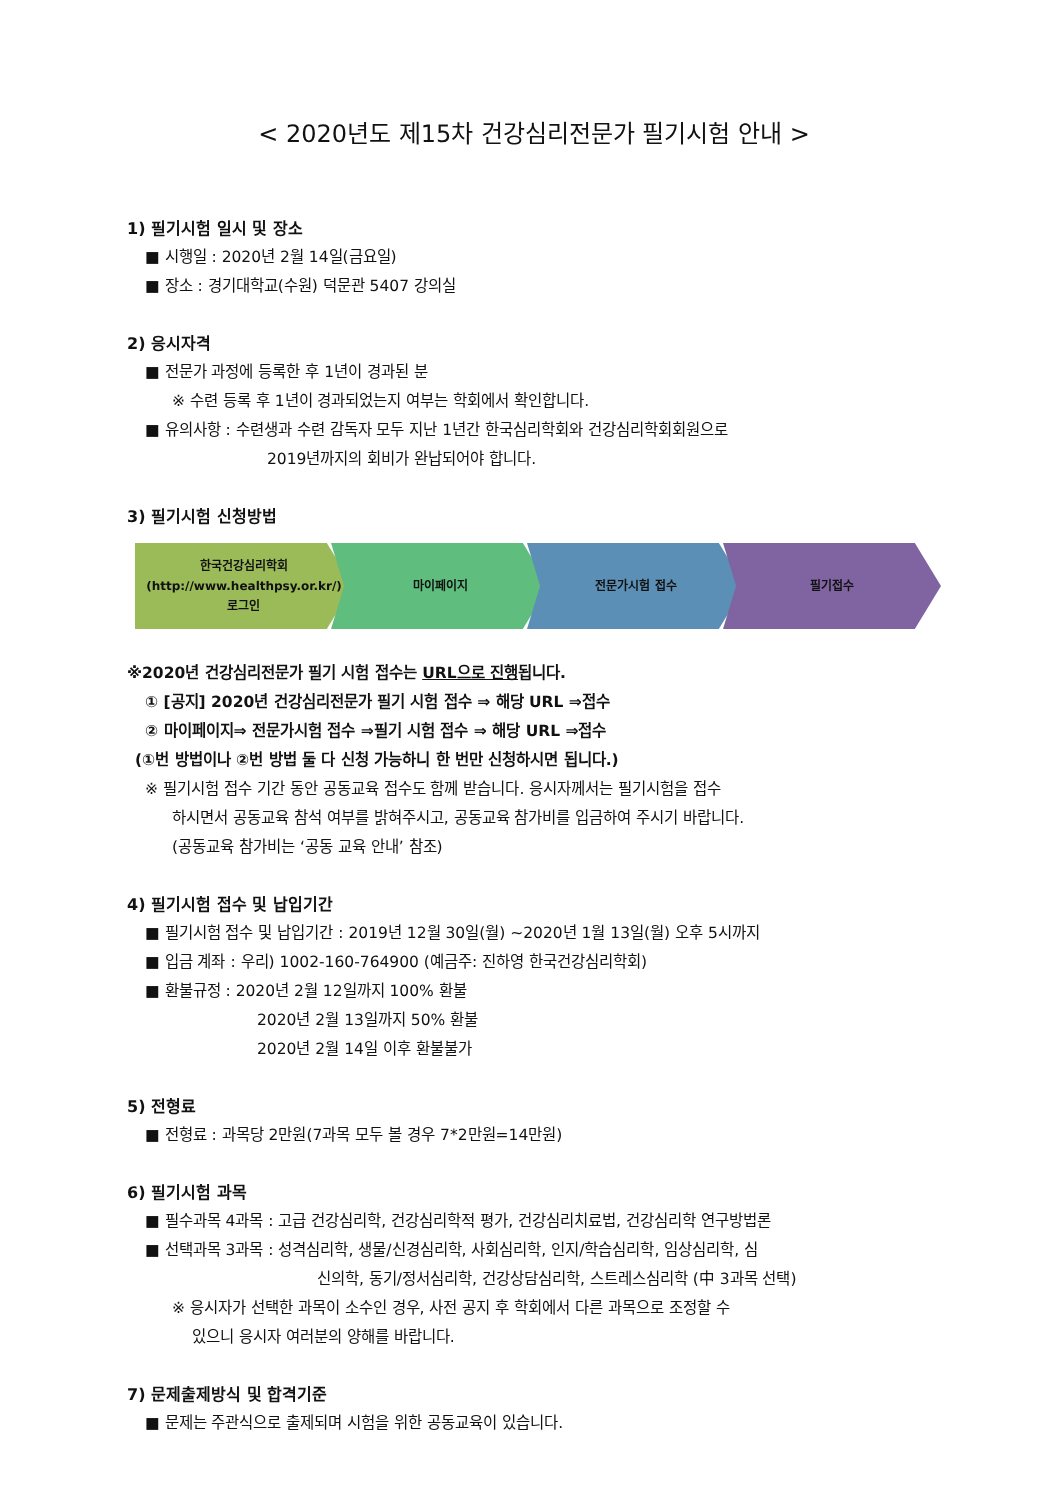< 2020년도 제15차 건강심리전문가 필기시험 안내 >
1) 필기시험 일시 및 장소
■ 시행일 : 2020년 2월 14일(금요일)
■ 장소 : 경기대학교(수원) 덕문관 5407 강의실
2) 응시자격
■ 전문가 과정에 등록한 후 1년이 경과된 분
※ 수련 등록 후 1년이 경과되었는지 여부는 학회에서 확인합니다.
■ 유의사항 : 수련생과 수련 감독자 모두 지난 1년간 한국심리학회와 건강심리학회회원으로
2019년까지의 회비가 완납되어야 합니다.
3) 필기시험 신청방법
한국건강심리학회
(http://www.healthpsy.or.kr/)
로그인
마이페이지 전문가시험 접수 필기접수
※2020년 건강심리전문가 필기 시험 접수는 URL으로 진행됩니다.
① [공지] 2020년 건강심리전문가 필기 시험 접수 ⇒ 해당 URL ⇒접수
② 마이페이지⇒ 전문가시험 접수 ⇒필기 시험 접수 ⇒ 해당 URL ⇒접수
(①번 방법이나 ②번 방법 둘 다 신청 가능하니 한 번만 신청하시면 됩니다.)
※ 필기시험 접수 기간 동안 공동교육 접수도 함께 받습니다. 응시자께서는 필기시험을 접수
하시면서 공동교육 참석 여부를 밝혀주시고, 공동교육 참가비를 입금하여 주시기 바랍니다.
(공동교육 참가비는 ‘공동 교육 안내’ 참조)
4) 필기시험 접수 및 납입기간
■ 필기시험 접수 및 납입기간 : 2019년 12월 30일(월) ~2020년 1월 13일(월) 오후 5시까지
■ 입금 계좌 : 우리) 1002-160-764900 (예금주: 진하영 한국건강심리학회)
■ 환불규정 : 2020년 2월 12일까지 100% 환불
2020년 2월 13일까지 50% 환불
2020년 2월 14일 이후 환불불가
5) 전형료
■ 전형료 : 과목당 2만원(7과목 모두 볼 경우 7*2만원=14만원)
6) 필기시험 과목
■ 필수과목 4과목 : 고급 건강심리학, 건강심리학적 평가, 건강심리치료법, 건강심리학 연구방법론
■ 선택과목 3과목 : 성격심리학, 생물/신경심리학, 사회심리학, 인지/학습심리학, 임상심리학, 심
신의학, 동기/정서심리학, 건강상담심리학, 스트레스심리학 (中 3과목 선택)
※ 응시자가 선택한 과목이 소수인 경우, 사전 공지 후 학회에서 다른 과목으로 조정할 수
있으니 응시자 여러분의 양해를 바랍니다.
7) 문제출제방식 및 합격기준
■ 문제는 주관식으로 출제되며 시험을 위한 공동교육이 있습니다.